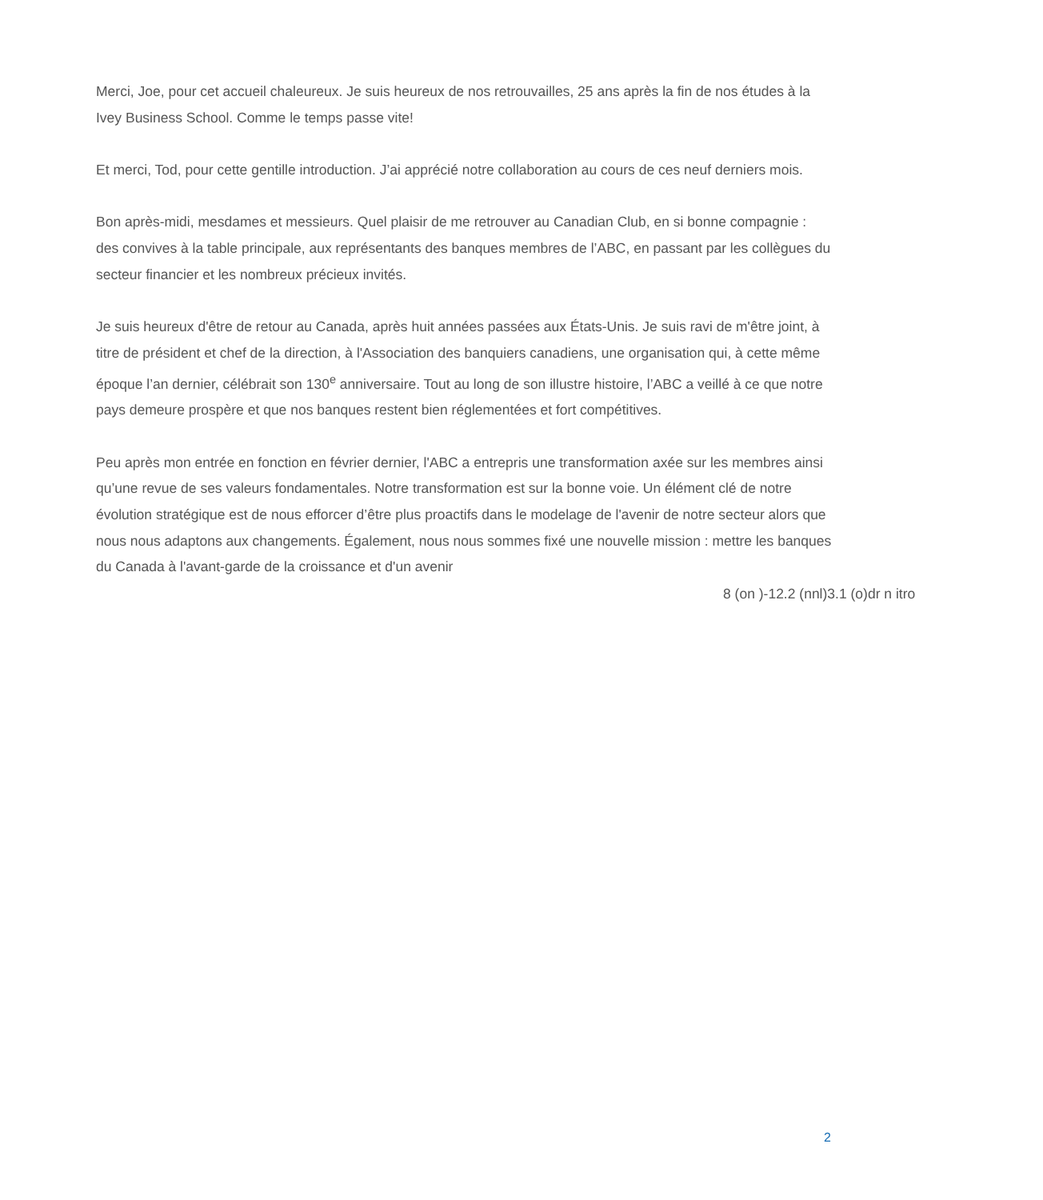Merci, Joe, pour cet accueil chaleureux. Je suis heureux de nos retrouvailles, 25 ans après la fin de nos études à la Ivey Business School. Comme le temps passe vite!
Et merci, Tod, pour cette gentille introduction. J’ai apprécié notre collaboration au cours de ces neuf derniers mois.
Bon après-midi, mesdames et messieurs. Quel plaisir de me retrouver au Canadian Club, en si bonne compagnie : des convives à la table principale, aux représentants des banques membres de l’ABC, en passant par les collègues du secteur financier et les nombreux précieux invités.
Je suis heureux d'être de retour au Canada, après huit années passées aux États-Unis. Je suis ravi de m'être joint, à titre de président et chef de la direction, à l'Association des banquiers canadiens, une organisation qui, à cette même époque l’an dernier, célébrait son 130<sup>e</sup> anniversaire. Tout au long de son illustre histoire, l’ABC a veillé à ce que notre pays demeure prospère et que nos banques restent bien réglementées et fort compétitives.
Peu après mon entrée en fonction en février dernier, l'ABC a entrepris une transformation axée sur les membres ainsi qu’une revue de ses valeurs fondamentales. Notre transformation est sur la bonne voie. Un élément clé de notre évolution stratégique est de nous efforcer d’être plus proactifs dans le modelage de l'avenir de notre secteur alors que nous nous adaptons aux changements. Également, nous nous sommes fixé une nouvelle mission : mettre les banques du Canada à l'avant-garde de la croissance et d'un avenir
8 (on )-12.2 (nnl)3.1 (o)dr n itro
2